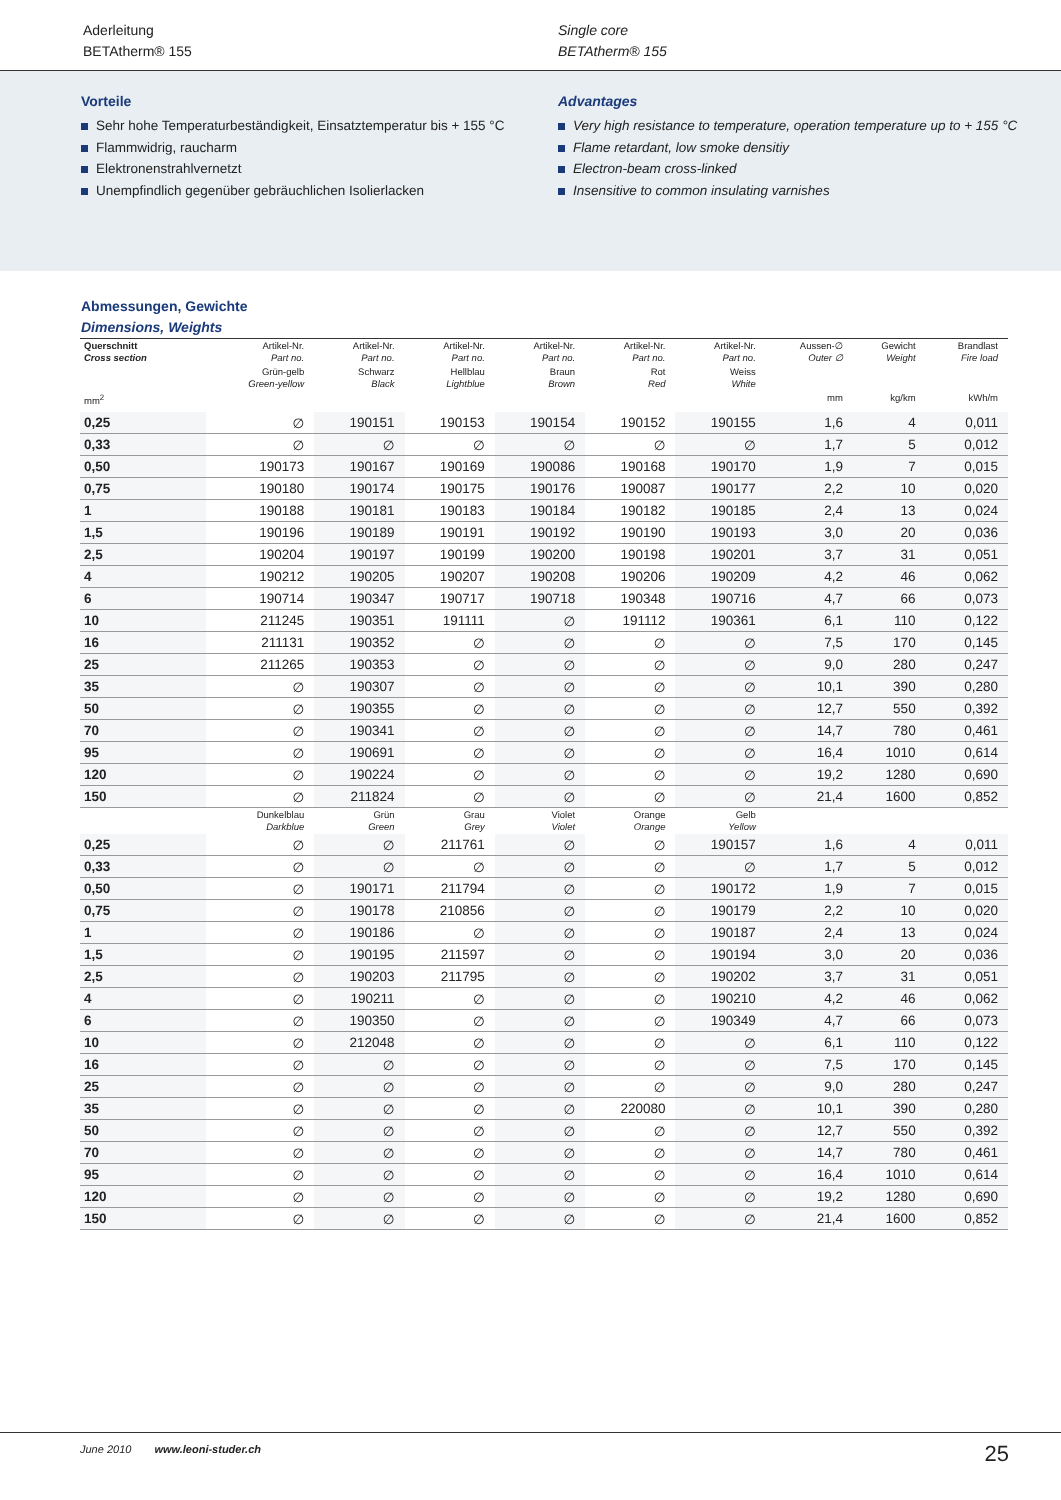Aderleitung
BETAtherm® 155
Single core
BETAtherm® 155
Vorteile
Sehr hohe Temperaturbeständigkeit, Einsatztemperatur bis + 155 °C
Flammwidrig, raucharm
Elektronenstrahlvernetzt
Unempfindlich gegenüber gebräuchlichen Isolierlacken
Advantages
Very high resistance to temperature, operation temperature up to + 155 °C
Flame retardant, low smoke densitiy
Electron-beam cross-linked
Insensitive to common insulating varnishes
Abmessungen, Gewichte
Dimensions, Weights
| Querschnitt Cross section | Artikel-Nr. Part no. | Artikel-Nr. Part no. | Artikel-Nr. Part no. | Artikel-Nr. Part no. | Artikel-Nr. Part no. | Artikel-Nr. Part no. | Aussen-∅ Outer ∅ | Gewicht Weight | Brandlast Fire load |
| --- | --- | --- | --- | --- | --- | --- | --- | --- | --- |
| | Grün-gelb Green-yellow | Schwarz Black | Hellblau Lightblue | Braun Brown | Rot Red | Weiss White | | | |
| mm<sup>2</sup> | | | | | | | mm | kg/km | kWh/m |
| 0,25 | ∅ | 190151 | 190153 | 190154 | 190152 | 190155 | 1,6 | 4 | 0,011 |
| 0,33 | ∅ | ∅ | ∅ | ∅ | ∅ | ∅ | 1,7 | 5 | 0,012 |
| 0,50 | 190173 | 190167 | 190169 | 190086 | 190168 | 190170 | 1,9 | 7 | 0,015 |
| 0,75 | 190180 | 190174 | 190175 | 190176 | 190087 | 190177 | 2,2 | 10 | 0,020 |
| 1 | 190188 | 190181 | 190183 | 190184 | 190182 | 190185 | 2,4 | 13 | 0,024 |
| 1,5 | 190196 | 190189 | 190191 | 190192 | 190190 | 190193 | 3,0 | 20 | 0,036 |
| 2,5 | 190204 | 190197 | 190199 | 190200 | 190198 | 190201 | 3,7 | 31 | 0,051 |
| 4 | 190212 | 190205 | 190207 | 190208 | 190206 | 190209 | 4,2 | 46 | 0,062 |
| 6 | 190714 | 190347 | 190717 | 190718 | 190348 | 190716 | 4,7 | 66 | 0,073 |
| 10 | 211245 | 190351 | 191111 | ∅ | 191112 | 190361 | 6,1 | 110 | 0,122 |
| 16 | 211131 | 190352 | ∅ | ∅ | ∅ | ∅ | 7,5 | 170 | 0,145 |
| 25 | 211265 | 190353 | ∅ | ∅ | ∅ | ∅ | 9,0 | 280 | 0,247 |
| 35 | ∅ | 190307 | ∅ | ∅ | ∅ | ∅ | 10,1 | 390 | 0,280 |
| 50 | ∅ | 190355 | ∅ | ∅ | ∅ | ∅ | 12,7 | 550 | 0,392 |
| 70 | ∅ | 190341 | ∅ | ∅ | ∅ | ∅ | 14,7 | 780 | 0,461 |
| 95 | ∅ | 190691 | ∅ | ∅ | ∅ | ∅ | 16,4 | 1010 | 0,614 |
| 120 | ∅ | 190224 | ∅ | ∅ | ∅ | ∅ | 19,2 | 1280 | 0,690 |
| 150 | ∅ | 211824 | ∅ | ∅ | ∅ | ∅ | 21,4 | 1600 | 0,852 |
| | Dunkelblau Darkblue | Grün Green | Grau Grey | Violet Violet | Orange Orange | Gelb Yellow | | | |
| 0,25 | ∅ | ∅ | 211761 | ∅ | ∅ | 190157 | 1,6 | 4 | 0,011 |
| 0,33 | ∅ | ∅ | ∅ | ∅ | ∅ | ∅ | 1,7 | 5 | 0,012 |
| 0,50 | ∅ | 190171 | 211794 | ∅ | ∅ | 190172 | 1,9 | 7 | 0,015 |
| 0,75 | ∅ | 190178 | 210856 | ∅ | ∅ | 190179 | 2,2 | 10 | 0,020 |
| 1 | ∅ | 190186 | ∅ | ∅ | ∅ | 190187 | 2,4 | 13 | 0,024 |
| 1,5 | ∅ | 190195 | 211597 | ∅ | ∅ | 190194 | 3,0 | 20 | 0,036 |
| 2,5 | ∅ | 190203 | 211795 | ∅ | ∅ | 190202 | 3,7 | 31 | 0,051 |
| 4 | ∅ | 190211 | ∅ | ∅ | ∅ | 190210 | 4,2 | 46 | 0,062 |
| 6 | ∅ | 190350 | ∅ | ∅ | ∅ | 190349 | 4,7 | 66 | 0,073 |
| 10 | ∅ | 212048 | ∅ | ∅ | ∅ | ∅ | 6,1 | 110 | 0,122 |
| 16 | ∅ | ∅ | ∅ | ∅ | ∅ | ∅ | 7,5 | 170 | 0,145 |
| 25 | ∅ | ∅ | ∅ | ∅ | ∅ | ∅ | 9,0 | 280 | 0,247 |
| 35 | ∅ | ∅ | ∅ | ∅ | 220080 | ∅ | 10,1 | 390 | 0,280 |
| 50 | ∅ | ∅ | ∅ | ∅ | ∅ | ∅ | 12,7 | 550 | 0,392 |
| 70 | ∅ | ∅ | ∅ | ∅ | ∅ | ∅ | 14,7 | 780 | 0,461 |
| 95 | ∅ | ∅ | ∅ | ∅ | ∅ | ∅ | 16,4 | 1010 | 0,614 |
| 120 | ∅ | ∅ | ∅ | ∅ | ∅ | ∅ | 19,2 | 1280 | 0,690 |
| 150 | ∅ | ∅ | ∅ | ∅ | ∅ | ∅ | 21,4 | 1600 | 0,852 |
June 2010 www.leoni-studer.ch 25